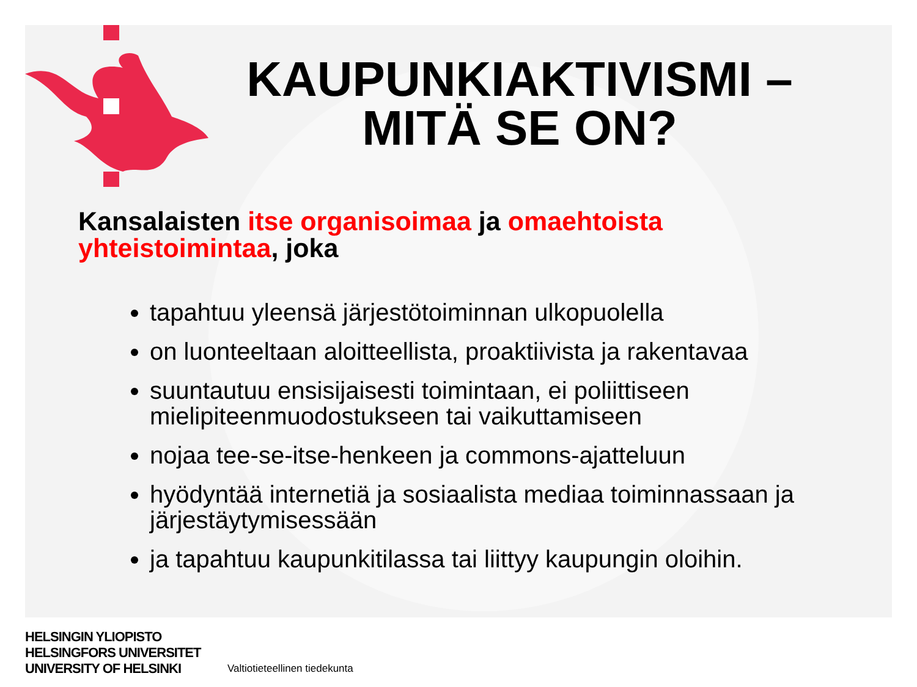KAUPUNKIAKTIVISMI – MITÄ SE ON?
Kansalaisten itse organisoimaa ja omaehtoista yhteistoimintaa, joka
tapahtuu yleensä järjestötoiminnan ulkopuolella
on luonteeltaan aloitteellista, proaktiivista ja rakentavaa
suuntautuu ensisijaisesti toimintaan, ei poliittiseen mielipiteenmuodostukseen tai vaikuttamiseen
nojaa tee-se-itse-henkeen ja commons-ajatteluun
hyödyntää internetiä ja sosiaalista mediaa toiminnassaan ja järjestäytymisessään
ja tapahtuu kaupunkitilassa tai liittyy kaupungin oloihin.
HELSINGIN YLIOPISTO
HELSINGFORS UNIVERSITET
UNIVERSITY OF HELSINKI
Valtiotieteellinen tiedekunta